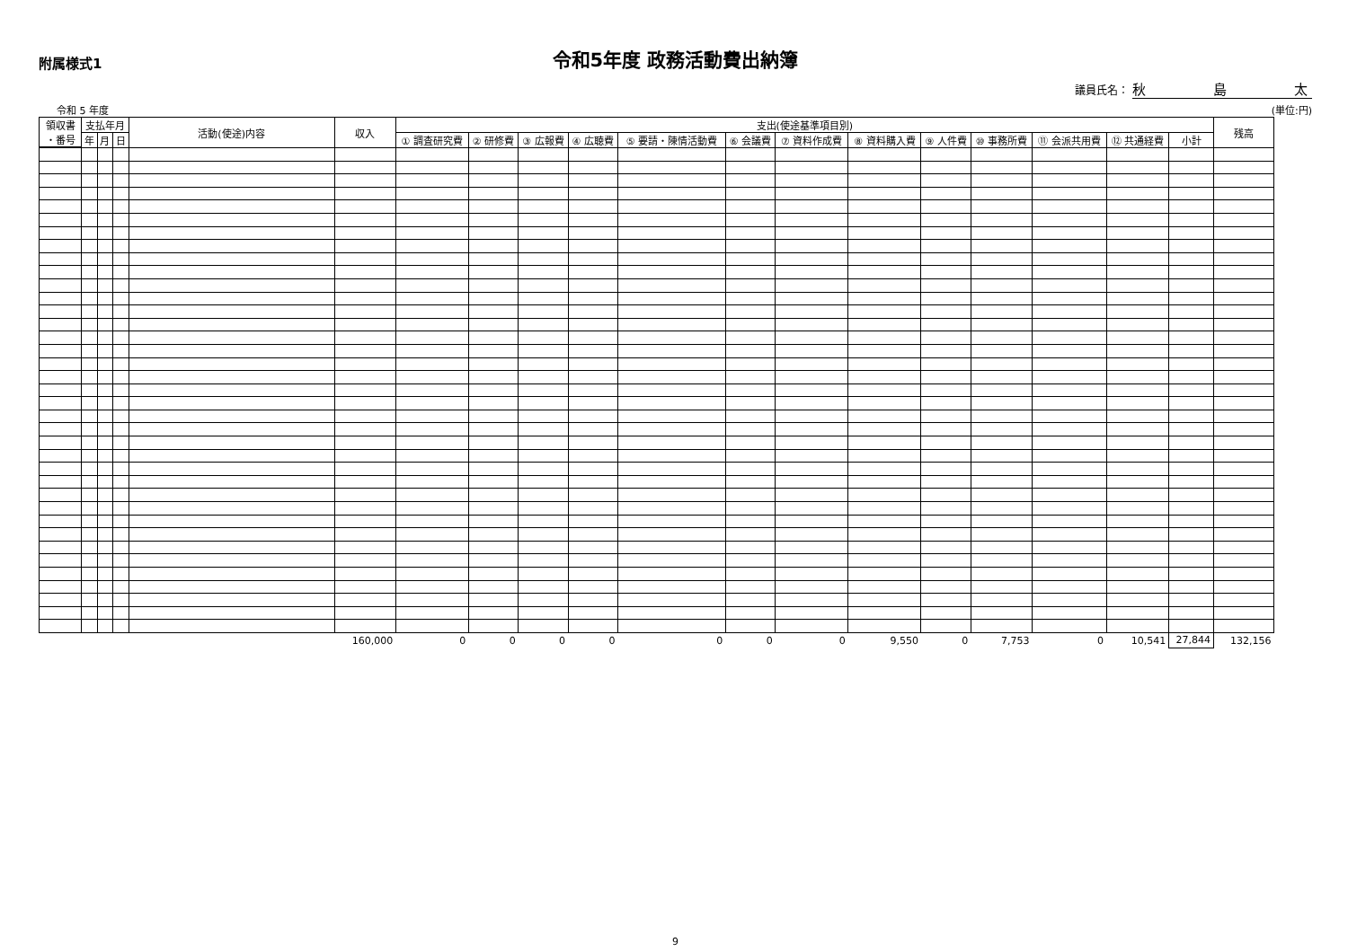附属様式1
令和5年度 政務活動費出納簿
議員氏名： 秋　　　　　島　　　　　太
令和 5 年度 (単位:円)
| 領収書 ・番号 | 支払年月 | | | 活動(使途)内容 | 収入 | 支出(使途基準項目別) | | | | | | | | | | | | | 残高 |
| --- | --- | --- | --- | --- | --- | --- | --- | --- | --- | --- | --- | --- | --- | --- | --- | --- | --- | --- | --- |
| | 年 | 月 | 日 | | | ① 調査研究費 | ② 研修費 | ③ 広報費 | ④ 広聴費 | ⑤ 要請・陳情活動費 | ⑥ 会議費 | ⑦ 資料作成費 | ⑧ 資料購入費 | ⑨ 人件費 | ⑩ 事務所費 | ⑪ 会派共用費 | ⑫ 共通経費 | 小計 | |
| | | | | | 160,000 | 0 | 0 | 0 | 0 | 0 | 0 | 0 | 9,550 | 0 | 7,753 | 0 | 10,541 | 27,844 | 132,156 |
9